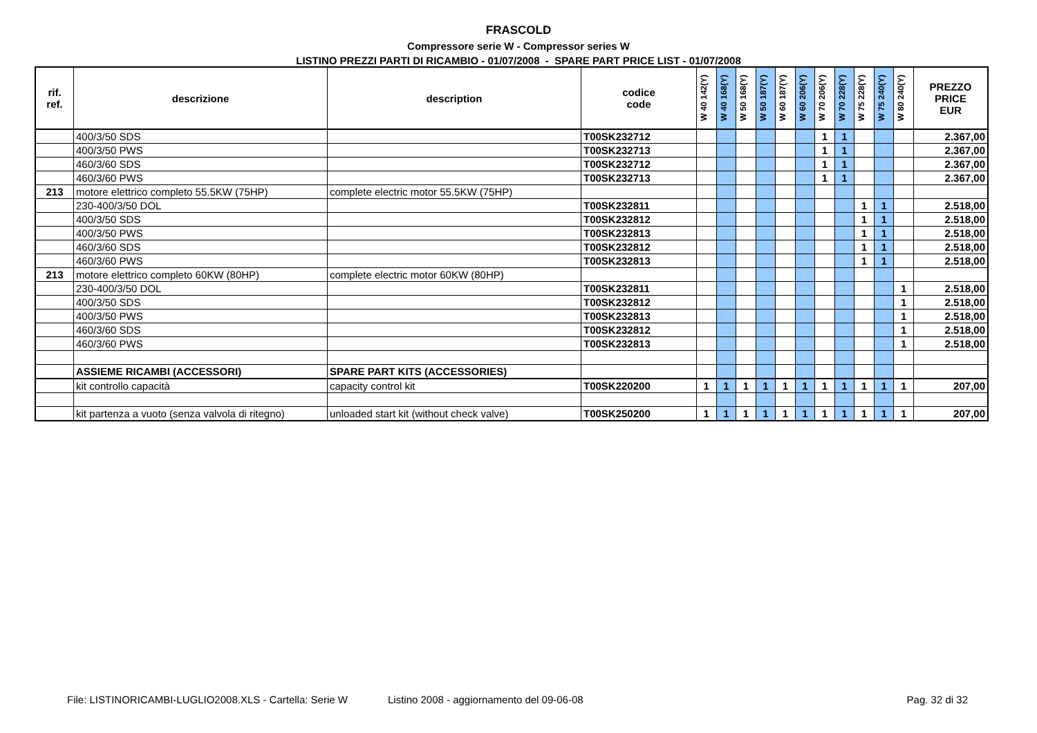FRASCOLD
Compressore serie W - Compressor series W
LISTINO PREZZI PARTI DI RICAMBIO - 01/07/2008 - SPARE PART PRICE LIST - 01/07/2008
| rif. ref. | descrizione | description | codice code | W 40 142(Y) | W 40 168(Y) | W 50 168(Y) | W 50 187(Y) | W 60 187(Y) | W 60 206(Y) | W 70 206(Y) | W 70 228(Y) | W 75 228(Y) | W 75 240(Y) | W 80 240(Y) | PREZZO PRICE EUR |
| --- | --- | --- | --- | --- | --- | --- | --- | --- | --- | --- | --- | --- | --- | --- | --- |
| | 400/3/50 SDS | | T00SK232712 | | | | | | | 1 | 1 | | | | 2.367,00 |
| | 400/3/50 PWS | | T00SK232713 | | | | | | | 1 | 1 | | | | 2.367,00 |
| | 460/3/60 SDS | | T00SK232712 | | | | | | | 1 | 1 | | | | 2.367,00 |
| | 460/3/60 PWS | | T00SK232713 | | | | | | | 1 | 1 | | | | 2.367,00 |
| 213 | motore elettrico completo 55.5KW (75HP) | complete electric motor 55.5KW (75HP) | | | | | | | | | | | | | |
| | 230-400/3/50 DOL | | T00SK232811 | | | | | | | | | 1 | 1 | | 2.518,00 |
| | 400/3/50 SDS | | T00SK232812 | | | | | | | | | 1 | 1 | | 2.518,00 |
| | 400/3/50 PWS | | T00SK232813 | | | | | | | | | 1 | 1 | | 2.518,00 |
| | 460/3/60 SDS | | T00SK232812 | | | | | | | | | 1 | 1 | | 2.518,00 |
| | 460/3/60 PWS | | T00SK232813 | | | | | | | | | 1 | 1 | | 2.518,00 |
| 213 | motore elettrico completo 60KW (80HP) | complete electric motor 60KW (80HP) | | | | | | | | | | | | | |
| | 230-400/3/50 DOL | | T00SK232811 | | | | | | | | | | | 1 | 2.518,00 |
| | 400/3/50 SDS | | T00SK232812 | | | | | | | | | | | 1 | 2.518,00 |
| | 400/3/50 PWS | | T00SK232813 | | | | | | | | | | | 1 | 2.518,00 |
| | 460/3/60 SDS | | T00SK232812 | | | | | | | | | | | 1 | 2.518,00 |
| | 460/3/60 PWS | | T00SK232813 | | | | | | | | | | | 1 | 2.518,00 |
| | ASSIEME RICAMBI (ACCESSORI) | SPARE PART KITS (ACCESSORIES) | | | | | | | | | | | | | |
| | kit controllo capacità | capacity control kit | T00SK220200 | 1 | 1 | 1 | 1 | 1 | 1 | 1 | 1 | 1 | 1 | 1 | 207,00 |
| | kit partenza a vuoto (senza valvola di ritegno) | unloaded start kit (without check valve) | T00SK250200 | 1 | 1 | 1 | 1 | 1 | 1 | 1 | 1 | 1 | 1 | 1 | 207,00 |
File: LISTINORICAMBI-LUGLIO2008.XLS - Cartella: Serie W Listino 2008 - aggiornamento del 09-06-08 Pag. 32 di 32